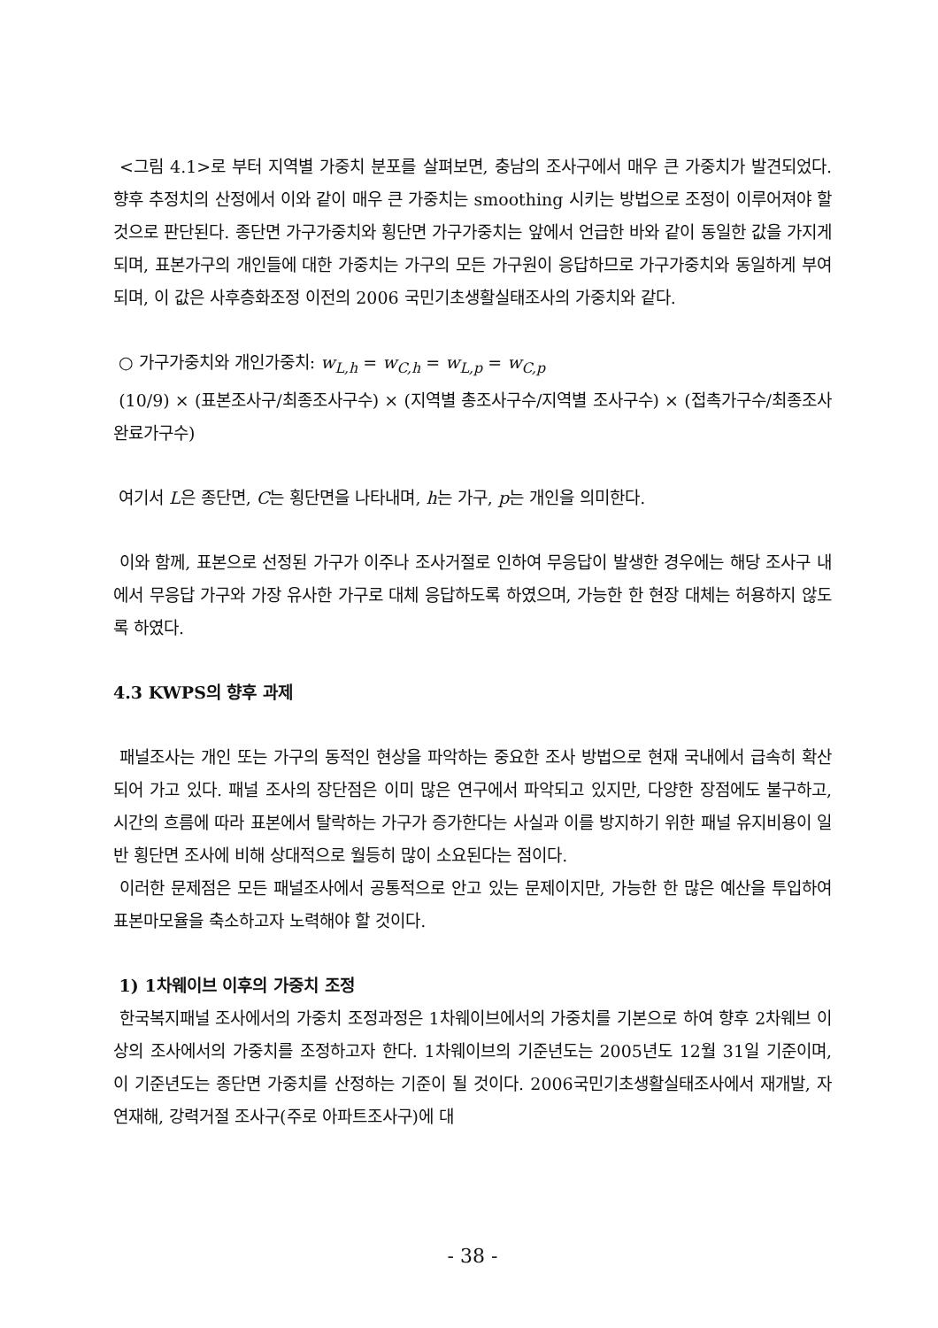<그림 4.1>로 부터 지역별 가중치 분포를 살펴보면, 충남의 조사구에서 매우 큰 가중치가 발견되었다. 향후 추정치의 산정에서 이와 같이 매우 큰 가중치는 smoothing 시키는 방법으로 조정이 이루어져야 할 것으로 판단된다. 종단면 가구가중치와 횡단면 가구가중치는 앞에서 언급한 바와 같이 동일한 값을 가지게 되며, 표본가구의 개인들에 대한 가중치는 가구의 모든 가구원이 응답하므로 가구가중치와 동일하게 부여되며, 이 값은 사후층화조정 이전의 2006 국민기초생활실태조사의 가중치와 같다.
○ 가구가중치와 개인가중치: w<sub>L,h</sub> = w<sub>C,h</sub> = w<sub>L,p</sub> = w<sub>C,p</sub>
(10/9) × (표본조사구/최종조사구수) × (지역별 총조사구수/지역별 조사구수) × (접촉가구수/최종조사완료가구수)
여기서 L은 종단면, C는 횡단면을 나타내며, h는 가구, p는 개인을 의미한다.
이와 함께, 표본으로 선정된 가구가 이주나 조사거절로 인하여 무응답이 발생한 경우에는 해당 조사구 내에서 무응답 가구와 가장 유사한 가구로 대체 응답하도록 하였으며, 가능한 한 현장 대체는 허용하지 않도록 하였다.
4.3 KWPS의 향후 과제
패널조사는 개인 또는 가구의 동적인 현상을 파악하는 중요한 조사 방법으로 현재 국내에서 급속히 확산되어 가고 있다. 패널 조사의 장단점은 이미 많은 연구에서 파악되고 있지만, 다양한 장점에도 불구하고, 시간의 흐름에 따라 표본에서 탈락하는 가구가 증가한다는 사실과 이를 방지하기 위한 패널 유지비용이 일반 횡단면 조사에 비해 상대적으로 월등히 많이 소요된다는 점이다.
이러한 문제점은 모든 패널조사에서 공통적으로 안고 있는 문제이지만, 가능한 한 많은 예산을 투입하여 표본마모율을 축소하고자 노력해야 할 것이다.
1) 1차웨이브 이후의 가중치 조정
한국복지패널 조사에서의 가중치 조정과정은 1차웨이브에서의 가중치를 기본으로 하여 향후 2차웨브 이상의 조사에서의 가중치를 조정하고자 한다. 1차웨이브의 기준년도는 2005년도 12월 31일 기준이며, 이 기준년도는 종단면 가중치를 산정하는 기준이 될 것이다. 2006국민기초생활실태조사에서 재개발, 자연재해, 강력거절 조사구(주로 아파트조사구)에 대
- 38 -